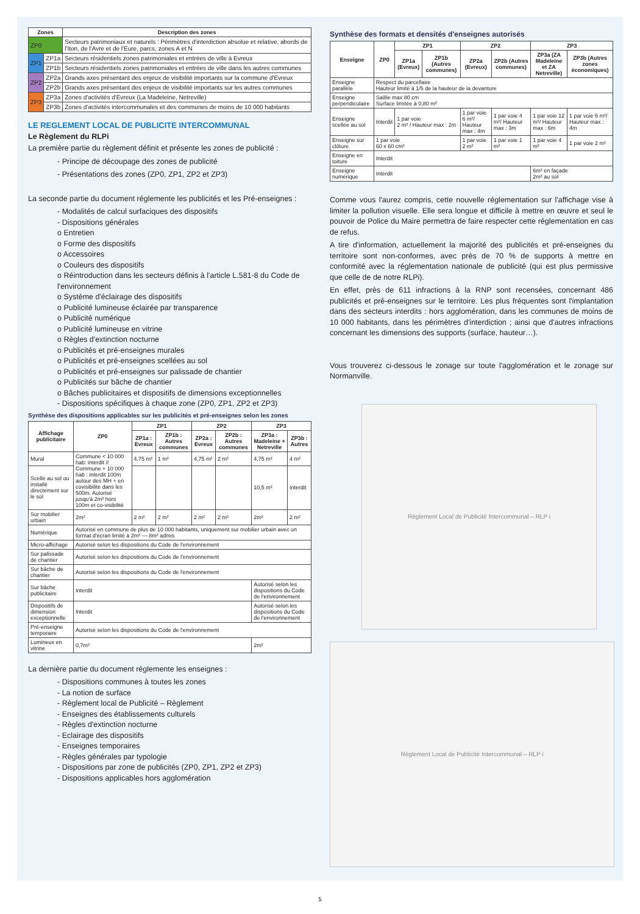| Zones | | Description des zones |
| --- | --- | --- |
| ZP0 | | Secteurs patrimoniaux et naturels : Périmètres d'interdiction absolue et relative, abords de l'Iton, de l'Avre et de l'Eure, parcs, zones A et N |
| ZP1 | ZP1a | Secteurs résidentiels zones patrimoniales et entrées de ville à Evreux |
| | ZP1b | Secteurs résidentiels zones patrimoniales et entrées de ville dans les autres communes |
| ZP2 | ZP2a | Grands axes présentant des enjeux de visibilité importants sur la commune d'Evreux |
| | ZP2b | Grands axes présentant des enjeux de visibilité importants sur les autres communes |
| ZP3 | ZP3a | Zones d'activités d'Evreux (La Madeleine, Netreville) |
| | ZP3b | Zones d'activités intercommunales et des communes de moins de 10 000 habitants |
LE REGLEMENT LOCAL DE PUBLICITE INTERCOMMUNAL
Le Règlement du RLPi
La première partie du règlement définit et présente les zones de publicité :
- Principe de découpage des zones de publicité
- Présentations des zones (ZP0, ZP1, ZP2 et ZP3)
La seconde partie du document réglemente les publicités et les Pré-enseignes :
- Modalités de calcul surfaciques des dispositifs
- Dispositions générales
o Entretien
o Forme des dispositifs
o Accessoires
o Couleurs des dispositifs
o Réintroduction dans les secteurs définis à l'article L.581-8 du Code de l'environnement
o Système d'éclairage des dispositifs
o Publicité lumineuse éclairée par transparence
o Publicité numérique
o Publicité lumineuse en vitrine
o Règles d'extinction nocturne
o Publicités et pré-enseignes murales
o Publicités et pré-enseignes scellées au sol
o Publicités et pré-enseignes sur palissade de chantier
o Publicités sur bâche de chantier
o Bâches publicitaires et dispositifs de dimensions exceptionnelles
- Dispositions spécifiques à chaque zone (ZP0, ZP1, ZP2 et ZP3)
Synthèse des dispositions applicables sur les publicités et pré-enseignes selon les zones
| Affichage publicitaire | ZP0 | ZP1 | | ZP2 | | ZP3 | |
| --- | --- | --- | --- | --- | --- | --- | --- |
| | | ZP1a : Evreux | ZP1b : Autres communes | ZP2a : Evreux | ZP2b : Autres communes | ZP3a : Madeleine + Netreville | ZP3b : Autres |
| Mural | Commune < 10 000 hab: interdit // Commune + 10 000 hab : interdit 100m autour des MH + en covisibilité dans les 500m. Autorisé jusqu'à 2m² hors 100m et co-visibilité | 4,75 m² | 1 m² | 4,75 m² | 2 m² | 4,75 m² | 4 m² |
| Scellé au sol ou installé directement sur le sol | | | | | | 10,5 m² | Interdit |
| Sur mobilier urbain | 2m² | 2 m² | 2 m² | 2 m² | 2 m² | 2m² | 2 m² |
| Numérique | Autorisé en commune de plus de 10 000 habitants, uniquement sur mobilier urbain avec un format d'écran limité à 2m² — 8m² admis | | | | | | |
| Micro-affichage | Autorisé selon les dispositions du Code de l'environnement | | | | | | |
| Sur palissade de chantier | Autorisé selon les dispositions du Code de l'environnement | | | | | | |
| Sur bâche de chantier | Autorisé selon les dispositions du Code de l'environnement | | | | | | |
| Sur bâche publicitaire | Interdit | | | | | Autorisé selon les dispositions du Code de l'environnement | |
| Dispositifs de dimension exceptionnelle | Interdit | | | | | Autorisé selon les dispositions du Code de l'environnement | |
| Pré-enseigne temporaire | Autorisé selon les dispositions du Code de l'environnement | | | | | | |
| Lumineux en vitrine | 0,7m² | | | | | 2m² | |
La dernière partie du document réglemente les enseignes :
- Dispositions communes à toutes les zones
- La notion de surface
- Règlement local de Publicité – Règlement
- Enseignes des établissements culturels
- Règles d'extinction nocturne
- Eclairage des dispositifs
- Enseignes temporaires
- Règles générales par typologie
- Dispositions par zone de publicités (ZP0, ZP1, ZP2 et ZP3)
- Dispositions applicables hors agglomération
Synthèse des formats et densités d'enseignes autorisés
| Enseigne | ZP0 | ZP1 | | ZP2 | | ZP3 | |
| --- | --- | --- | --- | --- | --- | --- | --- |
| | | ZP1a (Evreux) | ZP1b (Autres communes) | ZP2a (Evreux) | ZP2b (Autres communes) | ZP3a (ZA Madeleine et ZA Netreville) | ZP3b (Autres zones économiques) |
| Enseigne parallèle | Respect du parcellaire Hauteur limité à 1/5 de la hauteur de la devanture | | | | | | |
| Enseigne perpendiculaire | Saillie max 80 cm Surface limitée à 0,80 m² | | | | | | |
| Enseigne scellée au sol | Interdit | 1 par voie 2 m² / Hauteur max : 2m | | 1 par voie 6 m²/ Hauteur max : 4m | 1 par voie 4 m²/ Hauteur max : 3m | 1 par voie 12 m²/ Hauteur max : 6m | 1 par voie 6 m²/ Hauteur max : 4m |
| Enseigne sur clôture | 1 par voie 60 x 60 cm² | | | 1 par voie 2 m² | 1 par voie 1 m² | 1 par voie 4 m² | 1 par voie 2 m² |
| Enseigne en toiture | Interdit | | | | | | |
| Enseigne numérique | Interdit | | | | | 6m² en façade 2m² au sol | |
Comme vous l'aurez compris, cette nouvelle réglementation sur l'affichage vise à limiter la pollution visuelle. Elle sera longue et difficile à mettre en œuvre et seul le pouvoir de Police du Maire permettra de faire respecter cette réglementation en cas de refus.
A tire d'information, actuellement la majorité des publicités et pré-enseignes du territoire sont non-conformes, avec près de 70 % de supports à mettre en conformité avec la réglementation nationale de publicité (qui est plus permissive que celle de de notre RLPi).
En effet, près de 611 infractions à la RNP sont recensées, concernant 486 publicités et pré-enseignes sur le territoire. Les plus fréquentes sont l'implantation dans des secteurs interdits : hors agglomération, dans les communes de moins de 10 000 habitants, dans les périmètres d'interdiction ; ainsi que d'autres infractions concernant les dimensions des supports (surface, hauteur…).
Vous trouverez ci-dessous le zonage sur toute l'agglomération et le zonage sur Normanville.
Règlement Local de Publicité Intercommunal – RLP i
Règlement Local de Publicité Intercommunal – RLP i
5